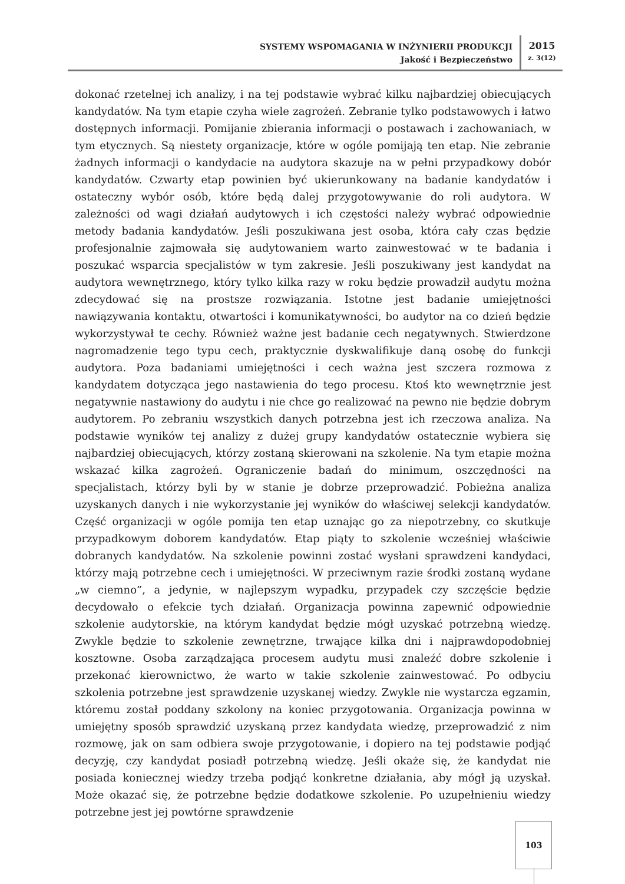SYSTEMY WSPOMAGANIA W INŻYNIERII PRODUKCJI
Jakość i Bezpieczeństwo
2015
z. 3(12)
dokonać rzetelnej ich analizy, i na tej podstawie wybrać kilku najbardziej obiecujących kandydatów. Na tym etapie czyha wiele zagrożeń. Zebranie tylko podstawowych i łatwo dostępnych informacji. Pomijanie zbierania informacji o postawach i zachowaniach, w tym etycznych. Są niestety organizacje, które w ogóle pomijają ten etap. Nie zebranie żadnych informacji o kandydacie na audytora skazuje na w pełni przypadkowy dobór kandydatów. Czwarty etap powinien być ukierunkowany na badanie kandydatów i ostateczny wybór osób, które będą dalej przygotowywanie do roli audytora. W zależności od wagi działań audytowych i ich częstości należy wybrać odpowiednie metody badania kandydatów. Jeśli poszukiwana jest osoba, która cały czas będzie profesjonalnie zajmowała się audytowaniem warto zainwestować w te badania i poszukać wsparcia specjalistów w tym zakresie. Jeśli poszukiwany jest kandydat na audytora wewnętrznego, który tylko kilka razy w roku będzie prowadził audytu można zdecydować się na prostsze rozwiązania. Istotne jest badanie umiejętności nawiązywania kontaktu, otwartości i komunikatywności, bo audytor na co dzień będzie wykorzystywał te cechy. Również ważne jest badanie cech negatywnych. Stwierdzone nagromadzenie tego typu cech, praktycznie dyskwalifikuje daną osobę do funkcji audytora. Poza badaniami umiejętności i cech ważna jest szczera rozmowa z kandydatem dotycząca jego nastawienia do tego procesu. Ktoś kto wewnętrznie jest negatywnie nastawiony do audytu i nie chce go realizować na pewno nie będzie dobrym audytorem. Po zebraniu wszystkich danych potrzebna jest ich rzeczowa analiza. Na podstawie wyników tej analizy z dużej grupy kandydatów ostatecznie wybiera się najbardziej obiecujących, którzy zostaną skierowani na szkolenie. Na tym etapie można wskazać kilka zagrożeń. Ograniczenie badań do minimum, oszczędności na specjalistach, którzy byli by w stanie je dobrze przeprowadzić. Pobieżna analiza uzyskanych danych i nie wykorzystanie jej wyników do właściwej selekcji kandydatów. Część organizacji w ogóle pomija ten etap uznając go za niepotrzebny, co skutkuje przypadkowym doborem kandydatów. Etap piąty to szkolenie wcześniej właściwie dobranych kandydatów. Na szkolenie powinni zostać wysłani sprawdzeni kandydaci, którzy mają potrzebne cech i umiejętności. W przeciwnym razie środki zostaną wydane „w ciemno”, a jedynie, w najlepszym wypadku, przypadek czy szczęście będzie decydowało o efekcie tych działań. Organizacja powinna zapewnić odpowiednie szkolenie audytorskie, na którym kandydat będzie mógł uzyskać potrzebną wiedzę. Zwykle będzie to szkolenie zewnętrzne, trwające kilka dni i najprawdopodobniej kosztowne. Osoba zarządzająca procesem audytu musi znaleźć dobre szkolenie i przekonać kierownictwo, że warto w takie szkolenie zainwestować. Po odbyciu szkolenia potrzebne jest sprawdzenie uzyskanej wiedzy. Zwykle nie wystarcza egzamin, któremu został poddany szkolony na koniec przygotowania. Organizacja powinna w umiejętny sposób sprawdzić uzyskaną przez kandydata wiedzę, przeprowadzić z nim rozmowę, jak on sam odbiera swoje przygotowanie, i dopiero na tej podstawie podjąć decyzję, czy kandydat posiadł potrzebną wiedzę. Jeśli okaże się, że kandydat nie posiada koniecznej wiedzy trzeba podjąć konkretne działania, aby mógł ją uzyskał. Może okazać się, że potrzebne będzie dodatkowe szkolenie. Po uzupełnieniu wiedzy potrzebne jest jej powtórne sprawdzenie
103